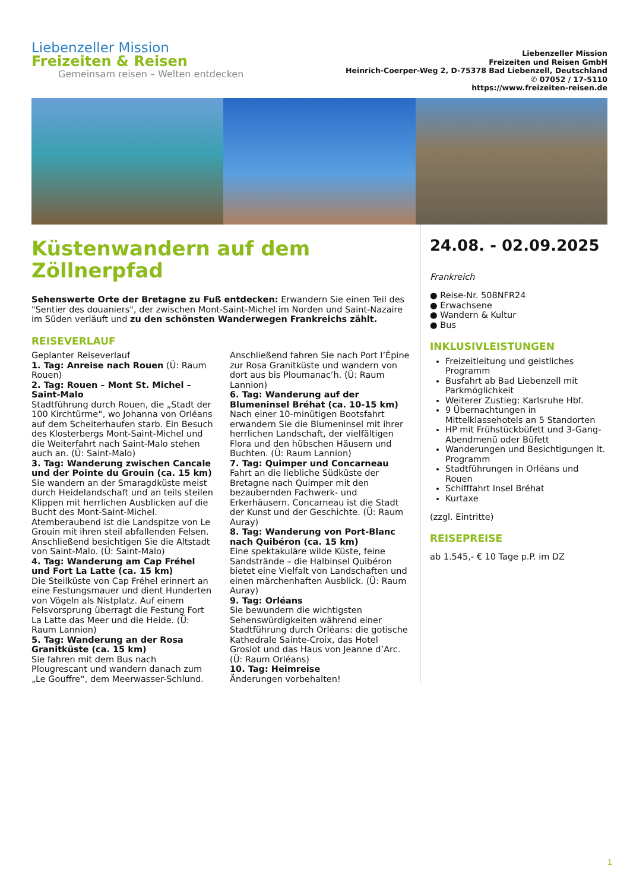Liebenzeller Mission
Freizeiten & Reisen
Gemeinsam reisen – Welten entdecken
Liebenzeller Mission
Freizeiten und Reisen GmbH
Heinrich-Coerper-Weg 2, D-75378 Bad Liebenzell, Deutschland
✆ 07052 / 17-5110
https://www.freizeiten-reisen.de
Küstenwandern auf dem Zöllnerpfad
Sehenswerte Orte der Bretagne zu Fuß entdecken: Erwandern Sie einen Teil des "Sentier des douaniers", der zwischen Mont-Saint-Michel im Norden und Saint-Nazaire im Süden verläuft und zu den schönsten Wanderwegen Frankreichs zählt.
REISEVERLAUF
Geplanter Reiseverlauf
1. Tag: Anreise nach Rouen (Ü: Raum Rouen)
2. Tag: Rouen – Mont St. Michel – Saint-Malo
Stadtführung durch Rouen, die „Stadt der 100 Kirchtürme“, wo Johanna von Orléans auf dem Scheiterhaufen starb. Ein Besuch des Klosterbergs Mont-Saint-Michel und die Weiterfahrt nach Saint-Malo stehen auch an. (Ü: Saint-Malo)
3. Tag: Wanderung zwischen Cancale und der Pointe du Grouin (ca. 15 km)
Sie wandern an der Smaragdküste meist durch Heidelandschaft und an teils steilen Klippen mit herrlichen Ausblicken auf die Bucht des Mont-Saint-Michel. Atemberaubend ist die Landspitze von Le Grouin mit ihren steil abfallenden Felsen. Anschließend besichtigen Sie die Altstadt von Saint-Malo. (Ü: Saint-Malo)
4. Tag: Wanderung am Cap Fréhel und Fort La Latte (ca. 15 km)
Die Steilküste von Cap Fréhel erinnert an eine Festungsmauer und dient Hunderten von Vögeln als Nistplatz. Auf einem Felsvorsprung überragt die Festung Fort La Latte das Meer und die Heide. (Ü: Raum Lannion)
5. Tag: Wanderung an der Rosa Granitküste (ca. 15 km)
Sie fahren mit dem Bus nach Plougrescant und wandern danach zum „Le Gouffre“, dem Meerwasser-Schlund. Anschließend fahren Sie nach Port l’Épine zur Rosa Granitküste und wandern von dort aus bis Ploumanac’h. (Ü: Raum Lannion)
6. Tag: Wanderung auf der Blumeninsel Bréhat (ca. 10-15 km)
Nach einer 10-minütigen Bootsfahrt erwandern Sie die Blumeninsel mit ihrer herrlichen Landschaft, der vielfältigen Flora und den hübschen Häusern und Buchten. (Ü: Raum Lannion)
7. Tag: Quimper und Concarneau
Fahrt an die liebliche Südküste der Bretagne nach Quimper mit den bezaubernden Fachwerk- und Erkerhäusern. Concarneau ist die Stadt der Kunst und der Geschichte. (Ü: Raum Auray)
8. Tag: Wanderung von Port-Blanc nach Quibéron (ca. 15 km)
Eine spektakuläre wilde Küste, feine Sandstrände – die Halbinsel Quibéron bietet eine Vielfalt von Landschaften und einen märchenhaften Ausblick. (Ü: Raum Auray)
9. Tag: Orléans
Sie bewundern die wichtigsten Sehenswürdigkeiten während einer Stadtführung durch Orléans: die gotische Kathedrale Sainte-Croix, das Hotel Groslot und das Haus von Jeanne d’Arc. (Ü: Raum Orléans)
10. Tag: Heimreise
Änderungen vorbehalten!
24.08. - 02.09.2025
Frankreich
● Reise-Nr. 508NFR24
● Erwachsene
● Wandern & Kultur
● Bus
INKLUSIVLEISTUNGEN
Freizeitleitung und geistliches Programm
Busfahrt ab Bad Liebenzell mit Parkmöglichkeit
Weiterer Zustieg: Karlsruhe Hbf.
9 Übernachtungen in Mittelklassehotels an 5 Standorten
HP mit Frühstückbüfett und 3-Gang-Abendmenü oder Büfett
Wanderungen und Besichtigungen lt. Programm
Stadtführungen in Orléans und Rouen
Schifffahrt Insel Bréhat
Kurtaxe
(zzgl. Eintritte)
REISEPREISE
ab 1.545,- € 10 Tage p.P. im DZ
1